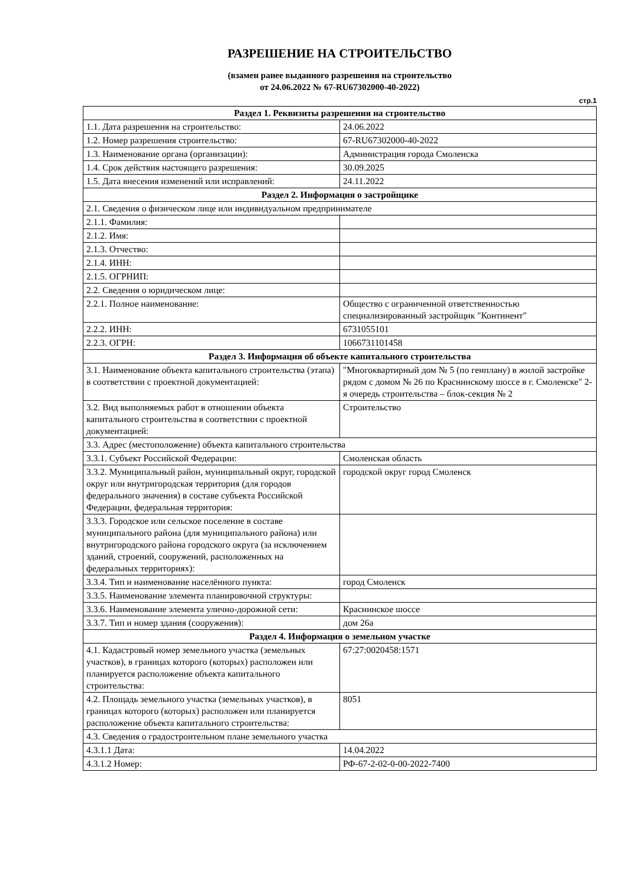РАЗРЕШЕНИЕ НА СТРОИТЕЛЬСТВО
(взамен ранее выданного разрешения на строительство
от 24.06.2022 № 67-RU67302000-40-2022)
стр.1
| Раздел 1. Реквизиты разрешения на строительство | |
| --- | --- |
| 1.1. Дата разрешения на строительство: | 24.06.2022 |
| 1.2. Номер разрешения строительство: | 67-RU67302000-40-2022 |
| 1.3. Наименование органа (организации): | Администрация города Смоленска |
| 1.4. Срок действия настоящего разрешения: | 30.09.2025 |
| 1.5. Дата внесения изменений или исправлений: | 24.11.2022 |
| Раздел 2. Информация о застройщике | |
| 2.1. Сведения о физическом лице или индивидуальном предпринимателе | |
| 2.1.1. Фамилия: | |
| 2.1.2. Имя: | |
| 2.1.3. Отчество: | |
| 2.1.4. ИНН: | |
| 2.1.5. ОГРНИП: | |
| 2.2. Сведения о юридическом лице: | |
| 2.2.1. Полное наименование: | Общество с ограниченной ответственностью специализированный застройщик "Континент" |
| 2.2.2. ИНН: | 6731055101 |
| 2.2.3. ОГРН: | 1066731101458 |
| Раздел 3. Информация об объекте капитального строительства | |
| 3.1. Наименование объекта капитального строительства (этапа) в соответствии с проектной документацией: | "Многоквартирный дом № 5 (по генплану) в жилой застройке рядом с домом № 26 по Краснинскому шоссе в г. Смоленске" 2-я очередь строительства – блок-секция № 2 |
| 3.2. Вид выполняемых работ в отношении объекта капитального строительства в соответствии с проектной документацией: | Строительство |
| 3.3. Адрес (местоположение) объекта капитального строительства | |
| 3.3.1. Субъект Российской Федерации: | Смоленская область |
| 3.3.2. Муниципальный район, муниципальный округ, городской округ или внутригородская территория (для городов федерального значения) в составе субъекта Российской Федерации, федеральная территория: | городской округ город Смоленск |
| 3.3.3. Городское или сельское поселение в составе муниципального района (для муниципального района) или внутригородского района городского округа (за исключением зданий, строений, сооружений, расположенных на федеральных территориях): | |
| 3.3.4. Тип и наименование населённого пункта: | город Смоленск |
| 3.3.5. Наименование элемента планировочной структуры: | |
| 3.3.6. Наименование элемента улично-дорожной сети: | Краснинское шоссе |
| 3.3.7. Тип и номер здания (сооружения): | дом 26а |
| Раздел 4. Информация о земельном участке | |
| 4.1. Кадастровый номер земельного участка (земельных участков), в границах которого (которых) расположен или планируется расположение объекта капитального строительства: | 67:27:0020458:1571 |
| 4.2. Площадь земельного участка (земельных участков), в границах которого (которых) расположен или планируется расположение объекта капитального строительства: | 8051 |
| 4.3. Сведения о градостроительном плане земельного участка | |
| 4.3.1.1 Дата: | 14.04.2022 |
| 4.3.1.2 Номер: | РФ-67-2-02-0-00-2022-7400 |